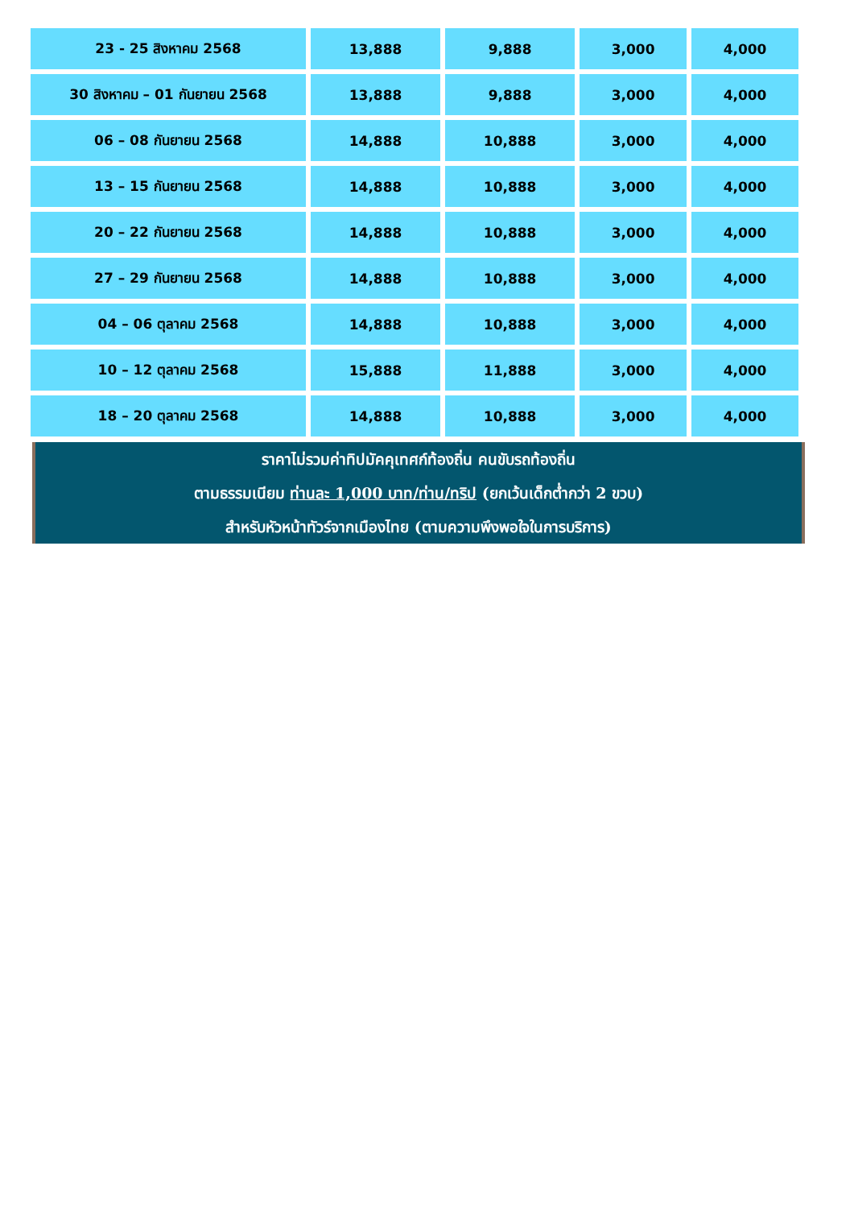| 23 - 25 สิงหาคม 2568 | 13,888 | 9,888 | 3,000 | 4,000 |
| 30 สิงหาคม – 01 กันยายน 2568 | 13,888 | 9,888 | 3,000 | 4,000 |
| 06 – 08 กันยายน 2568 | 14,888 | 10,888 | 3,000 | 4,000 |
| 13 – 15 กันยายน 2568 | 14,888 | 10,888 | 3,000 | 4,000 |
| 20 – 22 กันยายน 2568 | 14,888 | 10,888 | 3,000 | 4,000 |
| 27 – 29 กันยายน 2568 | 14,888 | 10,888 | 3,000 | 4,000 |
| 04 – 06 ตุลาคม 2568 | 14,888 | 10,888 | 3,000 | 4,000 |
| 10 – 12 ตุลาคม 2568 | 15,888 | 11,888 | 3,000 | 4,000 |
| 18 – 20 ตุลาคม 2568 | 14,888 | 10,888 | 3,000 | 4,000 |
ราคาไม่รวมค่าทิปมัคคุเทศก์ท้องถิ่น คนขับรถท้องถิ่น
ตามธรรมเนียม ท่านละ 1,000 บาท/ท่าน/ทริป (ยกเว้นเด็กต่ำกว่า 2 ขวบ)
สำหรับหัวหน้าทัวร์จากเมืองไทย (ตามความพึงพอใจในการบริการ)